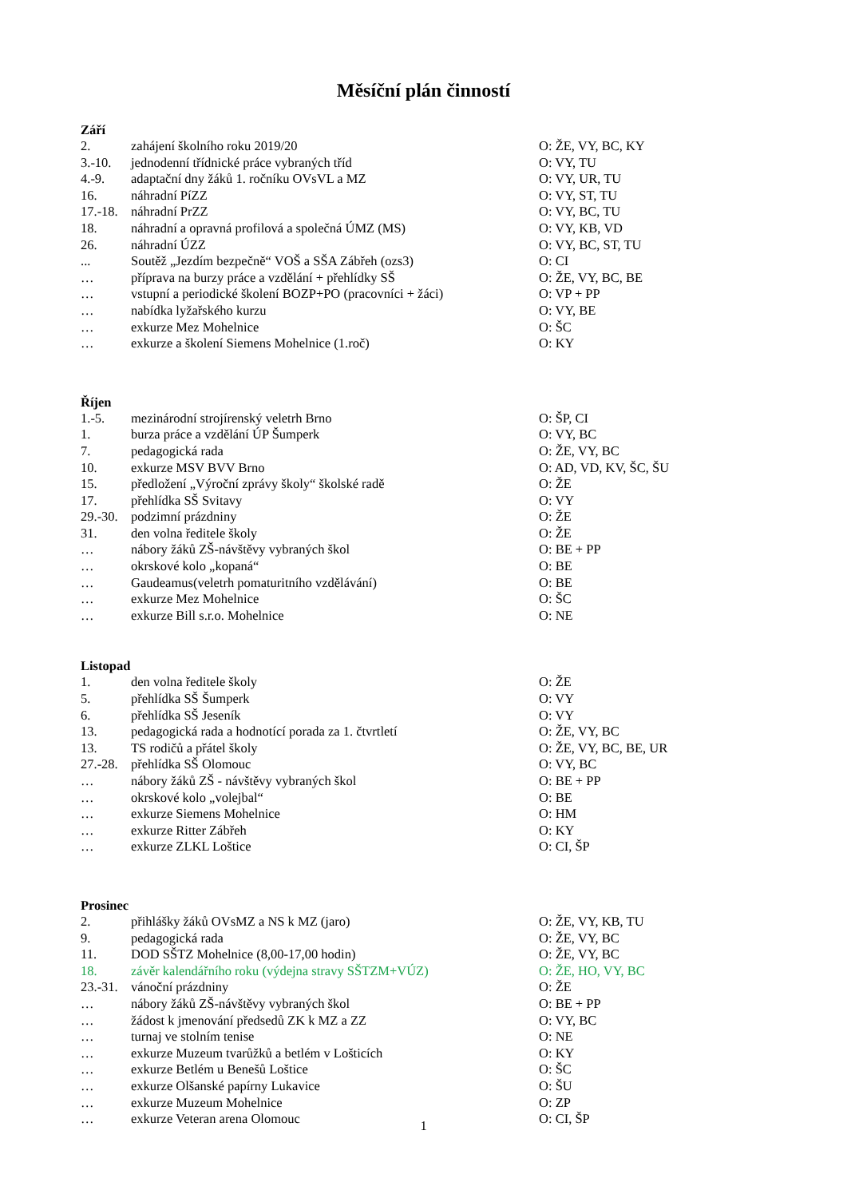Měsíční plán činností
Září
| 2. | zahájení školního roku 2019/20 | O: ŽE, VY, BC, KY |
| 3.-10. | jednodenní třídnické práce vybraných tříd | O: VY, TU |
| 4.-9. | adaptační dny žáků 1. ročníku OVsVL a MZ | O: VY, UR, TU |
| 16. | náhradní PíZZ | O: VY, ST, TU |
| 17.-18. | náhradní PrZZ | O: VY, BC, TU |
| 18. | náhradní a opravná profilová a společná ÚMZ (MS) | O: VY, KB, VD |
| 26. | náhradní ÚZZ | O: VY, BC, ST, TU |
| ... | Soutěž „Jezdím bezpečně“ VOŠ a SŠA Zábřeh (ozs3) | O: CI |
| … | příprava na burzy práce a vzdělání + přehlídky SŠ | O: ŽE, VY, BC, BE |
| … | vstupní a periodické školení BOZP+PO (pracovníci + žáci) | O: VP + PP |
| … | nabídka lyžařského kurzu | O: VY, BE |
| … | exkurze Mez Mohelnice | O: ŠC |
| … | exkurze a školení Siemens Mohelnice (1.roč) | O: KY |
Říjen
| 1.-5. | mezinárodní strojírenský veletrh Brno | O: ŠP, CI |
| 1. | burza práce a vzdělání ÚP Šumperk | O: VY, BC |
| 7. | pedagogická rada | O: ŽE, VY, BC |
| 10. | exkurze MSV BVV Brno | O: AD, VD, KV, ŠC, ŠU |
| 15. | předložení „Výroční zprávy školy“ školské radě | O: ŽE |
| 17. | přehlídka SŠ Svitavy | O: VY |
| 29.-30. | podzimní prázdniny | O: ŽE |
| 31. | den volna ředitele školy | O: ŽE |
| … | nábory žáků ZŠ-návštěvy vybraných škol | O: BE + PP |
| … | okrskové kolo „kopaná“ | O: BE |
| … | Gaudeamus(veletrh pomaturitního vzdělávání) | O: BE |
| … | exkurze Mez Mohelnice | O: ŠC |
| … | exkurze Bill s.r.o. Mohelnice | O: NE |
Listopad
| 1. | den volna ředitele školy | O: ŽE |
| 5. | přehlídka SŠ Šumperk | O: VY |
| 6. | přehlídka SŠ Jeseník | O: VY |
| 13. | pedagogická rada a hodnotící porada za 1. čtvrtletí | O: ŽE, VY, BC |
| 13. | TS rodičů a přátel školy | O: ŽE, VY, BC, BE, UR |
| 27.-28. | přehlídka SŠ Olomouc | O: VY, BC |
| … | nábory žáků ZŠ - návštěvy vybraných škol | O: BE + PP |
| … | okrskové kolo „volejbal“ | O: BE |
| … | exkurze Siemens Mohelnice | O: HM |
| … | exkurze Ritter Zábřeh | O: KY |
| … | exkurze ZLKL Loštice | O: CI, ŠP |
Prosinec
| 2. | přihlášky žáků OVsMZ a NS k MZ (jaro) | O: ŽE, VY, KB, TU |
| 9. | pedagogická rada | O: ŽE, VY, BC |
| 11. | DOD SŠTZ Mohelnice (8,00-17,00 hodin) | O: ŽE, VY, BC |
| 18. | závěr kalendářního roku (výdejna stravy SŠTZM+VÚZ) | O: ŽE, HO, VY, BC |
| 23.-31. | vánoční prázdniny | O: ŽE |
| … | nábory žáků ZŠ-návštěvy vybraných škol | O: BE + PP |
| … | žádost k jmenování předsedů ZK k MZ a ZZ | O: VY, BC |
| … | turnaj ve stolním tenise | O: NE |
| … | exkurze Muzeum tvarůžků a betlém v Lošticích | O: KY |
| … | exkurze Betlém u Benešů Loštice | O: ŠC |
| … | exkurze Olšanské papírny Lukavice | O: ŠU |
| … | exkurze Muzeum Mohelnice | O: ZP |
| … | exkurze Veteran arena Olomouc | O: CI, ŠP |
1